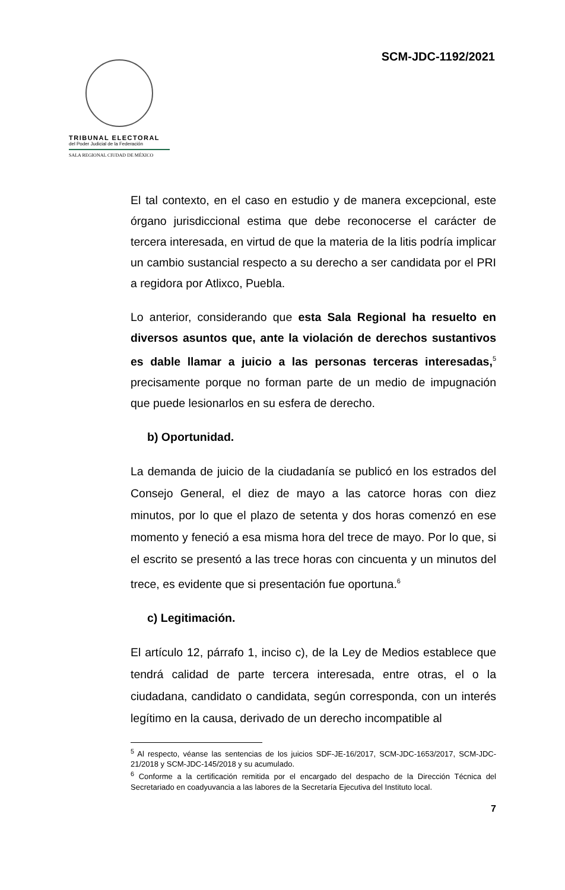SCM-JDC-1192/2021
TRIBUNAL ELECTORAL
del Poder Judicial de la Federación
SALA REGIONAL CIUDAD DE MÉXICO
El tal contexto, en el caso en estudio y de manera excepcional, este órgano jurisdiccional estima que debe reconocerse el carácter de tercera interesada, en virtud de que la materia de la litis podría implicar un cambio sustancial respecto a su derecho a ser candidata por el PRI a regidora por Atlixco, Puebla.
Lo anterior, considerando que esta Sala Regional ha resuelto en diversos asuntos que, ante la violación de derechos sustantivos es dable llamar a juicio a las personas terceras interesadas,<sup>5</sup> precisamente porque no forman parte de un medio de impugnación que puede lesionarlos en su esfera de derecho.
b) Oportunidad.
La demanda de juicio de la ciudadanía se publicó en los estrados del Consejo General, el diez de mayo a las catorce horas con diez minutos, por lo que el plazo de setenta y dos horas comenzó en ese momento y feneció a esa misma hora del trece de mayo. Por lo que, si el escrito se presentó a las trece horas con cincuenta y un minutos del trece, es evidente que si presentación fue oportuna.<sup>6</sup>
c) Legitimación.
El artículo 12, párrafo 1, inciso c), de la Ley de Medios establece que tendrá calidad de parte tercera interesada, entre otras, el o la ciudadana, candidato o candidata, según corresponda, con un interés legítimo en la causa, derivado de un derecho incompatible al
<sup>5</sup> Al respecto, véanse las sentencias de los juicios SDF-JE-16/2017, SCM-JDC-1653/2017, SCM-JDC-21/2018 y SCM-JDC-145/2018 y su acumulado.
<sup>6</sup> Conforme a la certificación remitida por el encargado del despacho de la Dirección Técnica del Secretariado en coadyuvancia a las labores de la Secretaría Ejecutiva del Instituto local.
7